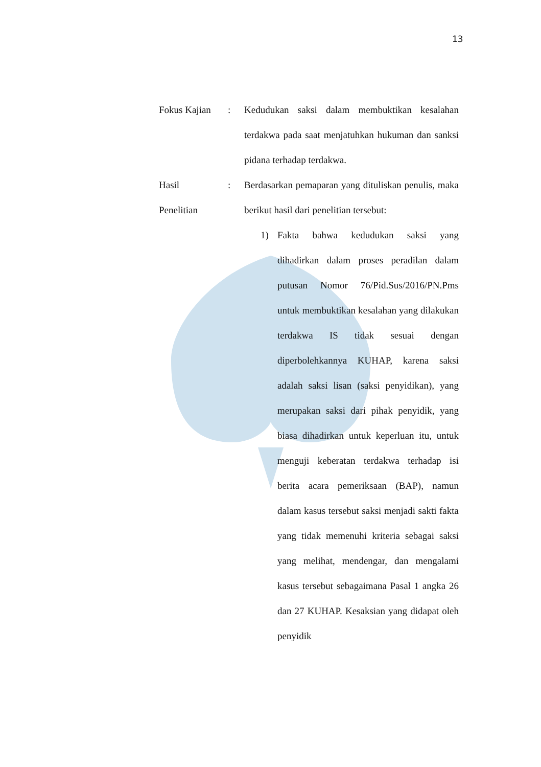13
Fokus Kajian
: Kedudukan saksi dalam membuktikan kesalahan terdakwa pada saat menjatuhkan hukuman dan sanksi pidana terhadap terdakwa.
Hasil
Penelitian
: Berdasarkan pemaparan yang dituliskan penulis, maka berikut hasil dari penelitian tersebut:
1) Fakta bahwa kedudukan saksi yang dihadirkan dalam proses peradilan dalam putusan Nomor 76/Pid.Sus/2016/PN.Pms untuk membuktikan kesalahan yang dilakukan terdakwa IS tidak sesuai dengan diperbolehkannya KUHAP, karena saksi adalah saksi lisan (saksi penyidikan), yang merupakan saksi dari pihak penyidik, yang biasa dihadirkan untuk keperluan itu, untuk menguji keberatan terdakwa terhadap isi berita acara pemeriksaan (BAP), namun dalam kasus tersebut saksi menjadi sakti fakta yang tidak memenuhi kriteria sebagai saksi yang melihat, mendengar, dan mengalami kasus tersebut sebagaimana Pasal 1 angka 26 dan 27 KUHAP. Kesaksian yang didapat oleh penyidik